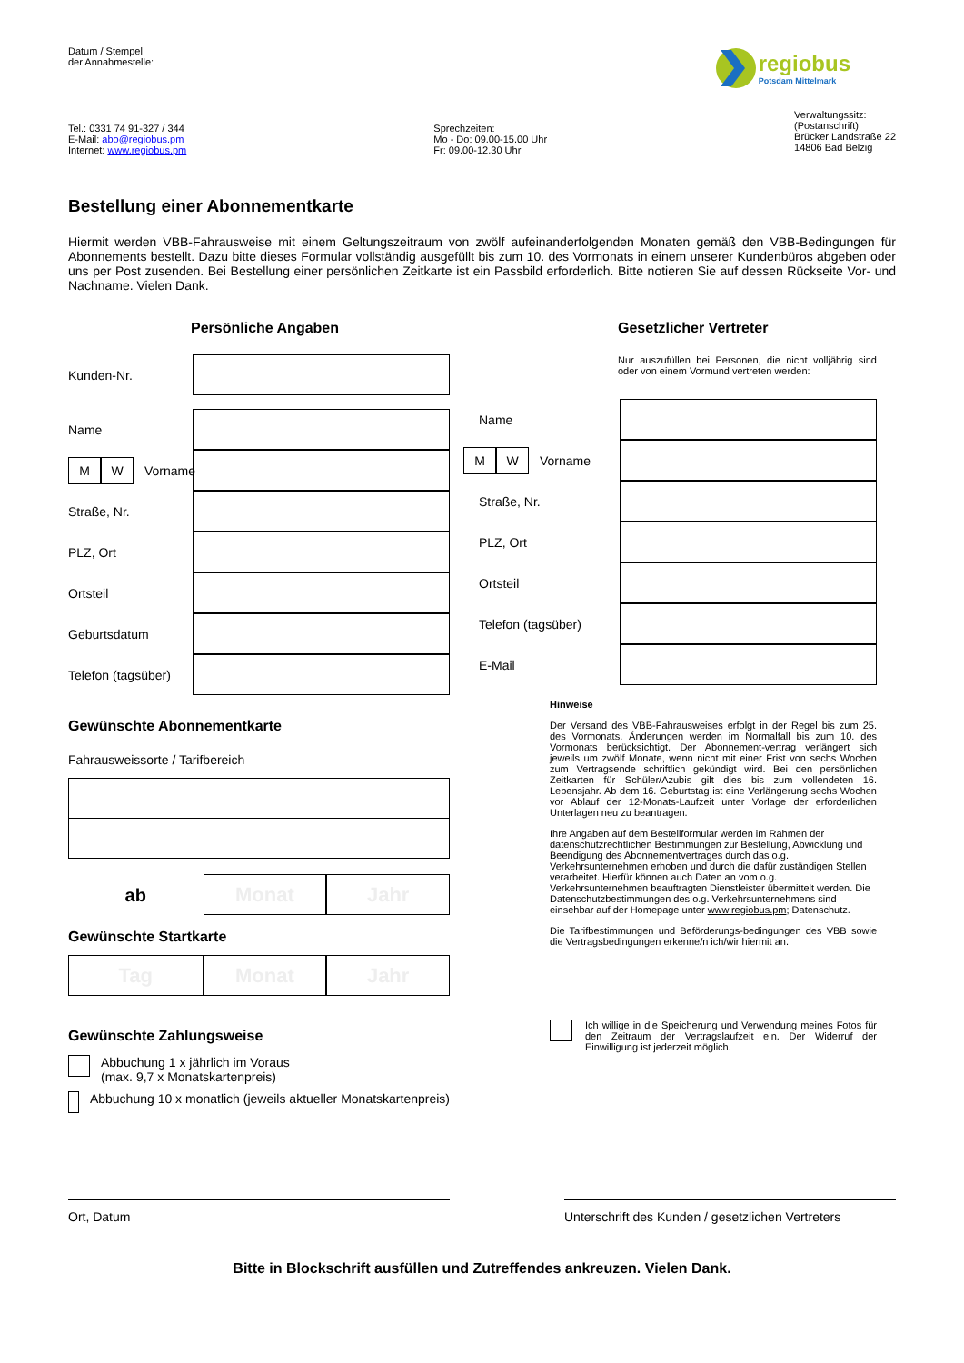Datum / Stempel
der Annahmestelle:
regiobus
Potsdam Mittelmark
Tel.: 0331 74 91-327 / 344
E-Mail: abo@regiobus.pm
Internet: www.regiobus.pm
Sprechzeiten:
Mo - Do: 09.00-15.00 Uhr
Fr: 09.00-12.30 Uhr
Verwaltungssitz:
(Postanschrift)
Brücker Landstraße 22
14806 Bad Belzig
Bestellung einer Abonnementkarte
Hiermit werden VBB-Fahrausweise mit einem Geltungszeitraum von zwölf aufeinanderfolgenden Monaten gemäß den VBB-Bedingungen für Abonnements bestellt. Dazu bitte dieses Formular vollständig ausgefüllt bis zum 10. des Vormonats in einem unserer Kundenbüros abgeben oder uns per Post zusenden. Bei Bestellung einer persönlichen Zeitkarte ist ein Passbild erforderlich. Bitte notieren Sie auf dessen Rückseite Vor- und Nachname. Vielen Dank.
Persönliche Angaben
Kunden-Nr.
Name
M W
Vorname
Straße, Nr.
PLZ, Ort
Ortsteil
Geburtsdatum
Telefon (tagsüber)
Gewünschte Abonnementkarte
Fahrausweissorte / Tarifbereich
ab
Monat Jahr
Gewünschte Startkarte
Tag Monat Jahr
Gewünschte Zahlungsweise
Abbuchung 1 x jährlich im Voraus
(max. 9,7 x Monatskartenpreis)
Abbuchung 10 x monatlich (jeweils aktueller Monatskartenpreis)
Gesetzlicher Vertreter
Nur auszufüllen bei Personen, die nicht volljährig sind oder von einem Vormund vertreten werden:
Name
M W
Vorname
Straße, Nr.
PLZ, Ort
Ortsteil
Telefon (tagsüber)
E-Mail
Hinweise
Der Versand des VBB-Fahrausweises erfolgt in der Regel bis zum 25. des Vormonats. Änderungen werden im Normalfall bis zum 10. des Vormonats berücksichtigt. Der Abonnement-vertrag verlängert sich jeweils um zwölf Monate, wenn nicht mit einer Frist von sechs Wochen zum Vertragsende schriftlich gekündigt wird. Bei den persönlichen Zeitkarten für Schüler/Azubis gilt dies bis zum vollendeten 16. Lebensjahr. Ab dem 16. Geburtstag ist eine Verlängerung sechs Wochen vor Ablauf der 12-Monats-Laufzeit unter Vorlage der erforderlichen Unterlagen neu zu beantragen.
Ihre Angaben auf dem Bestellformular werden im Rahmen der datenschutzrechtlichen Bestimmungen zur Bestellung, Abwicklung und Beendigung des Abonnementvertrages durch das o.g. Verkehrsunternehmen erhoben und durch die dafür zuständigen Stellen verarbeitet. Hierfür können auch Daten an vom o.g. Verkehrsunternehmen beauftragten Dienstleister übermittelt werden. Die Datenschutzbestimmungen des o.g. Verkehrsunternehmens sind einsehbar auf der Homepage unter www.regiobus.pm; Datenschutz.
Die Tarifbestimmungen und Beförderungs-bedingungen des VBB sowie die Vertragsbedingungen erkenne/n ich/wir hiermit an.
Ich willige in die Speicherung und Verwendung meines Fotos für den Zeitraum der Vertragslaufzeit ein. Der Widerruf der Einwilligung ist jederzeit möglich.
Ort, Datum Unterschrift des Kunden / gesetzlichen Vertreters
Bitte in Blockschrift ausfüllen und Zutreffendes ankreuzen. Vielen Dank.